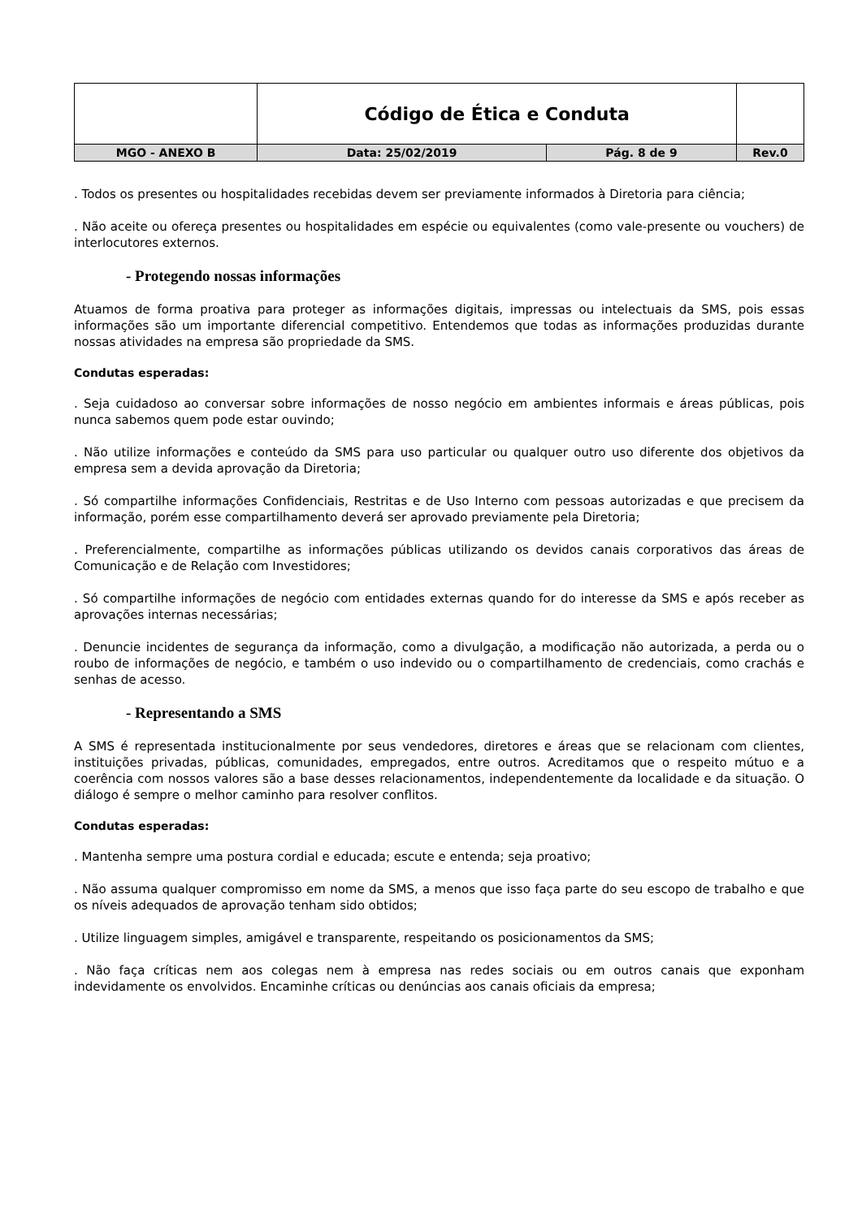| | Código de Ética e Conduta | | |
| MGO - ANEXO B | Data: 25/02/2019 | Pág. 8 de 9 | Rev.0 |
. Todos os presentes ou hospitalidades recebidas devem ser previamente informados à Diretoria para ciência;
. Não aceite ou ofereça presentes ou hospitalidades em espécie ou equivalentes (como vale-presente ou vouchers) de interlocutores externos.
- Protegendo nossas informações
Atuamos de forma proativa para proteger as informações digitais, impressas ou intelectuais da SMS, pois essas informações são um importante diferencial competitivo. Entendemos que todas as informações produzidas durante nossas atividades na empresa são propriedade da SMS.
Condutas esperadas:
. Seja cuidadoso ao conversar sobre informações de nosso negócio em ambientes informais e áreas públicas, pois nunca sabemos quem pode estar ouvindo;
. Não utilize informações e conteúdo da SMS para uso particular ou qualquer outro uso diferente dos objetivos da empresa sem a devida aprovação da Diretoria;
. Só compartilhe informações Confidenciais, Restritas e de Uso Interno com pessoas autorizadas e que precisem da informação, porém esse compartilhamento deverá ser aprovado previamente pela Diretoria;
. Preferencialmente, compartilhe as informações públicas utilizando os devidos canais corporativos das áreas de Comunicação e de Relação com Investidores;
. Só compartilhe informações de negócio com entidades externas quando for do interesse da SMS e após receber as aprovações internas necessárias;
. Denuncie incidentes de segurança da informação, como a divulgação, a modificação não autorizada, a perda ou o roubo de informações de negócio, e também o uso indevido ou o compartilhamento de credenciais, como crachás e senhas de acesso.
- Representando a SMS
A SMS é representada institucionalmente por seus vendedores, diretores e áreas que se relacionam com clientes, instituições privadas, públicas, comunidades, empregados, entre outros. Acreditamos que o respeito mútuo e a coerência com nossos valores são a base desses relacionamentos, independentemente da localidade e da situação. O diálogo é sempre o melhor caminho para resolver conflitos.
Condutas esperadas:
. Mantenha sempre uma postura cordial e educada; escute e entenda; seja proativo;
. Não assuma qualquer compromisso em nome da SMS, a menos que isso faça parte do seu escopo de trabalho e que os níveis adequados de aprovação tenham sido obtidos;
. Utilize linguagem simples, amigável e transparente, respeitando os posicionamentos da SMS;
. Não faça críticas nem aos colegas nem à empresa nas redes sociais ou em outros canais que exponham indevidamente os envolvidos. Encaminhe críticas ou denúncias aos canais oficiais da empresa;